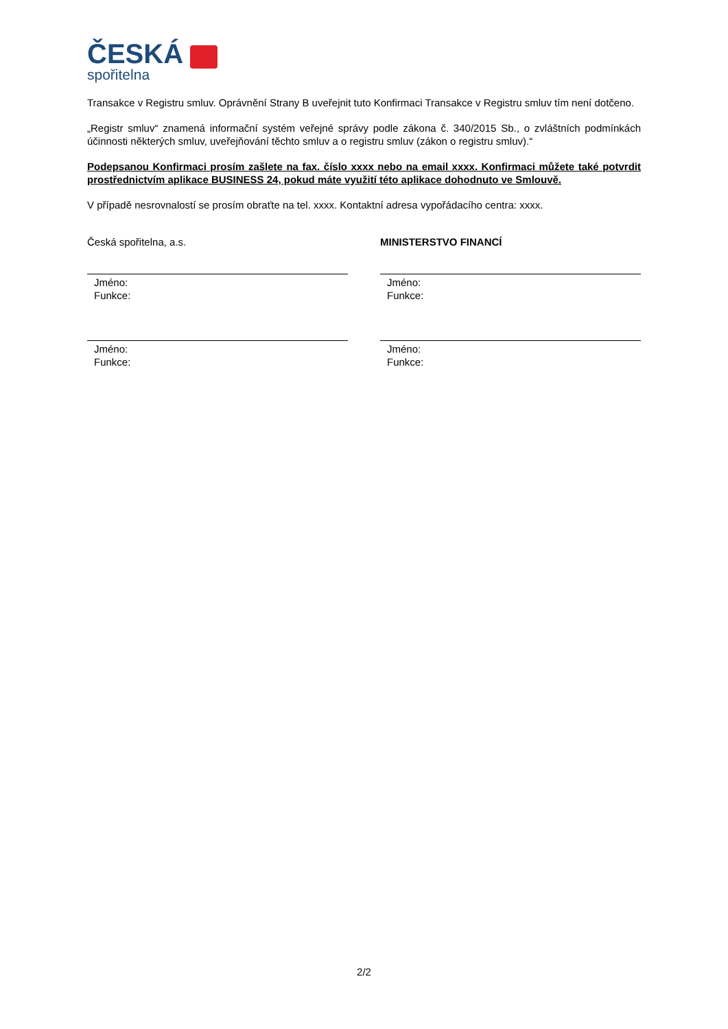ČESKÁ
spořitelna
Transakce v Registru smluv. Oprávnění Strany B uveřejnit tuto Konfirmaci Transakce v Registru smluv tím není dotčeno.
„Registr smluv“ znamená informační systém veřejné správy podle zákona č. 340/2015 Sb., o zvláštních podmínkách účinnosti některých smluv, uveřejňování těchto smluv a o registru smluv (zákon o registru smluv).“
Podepsanou Konfirmaci prosím zašlete na fax. číslo xxxx nebo na email xxxx. Konfirmaci můžete také potvrdit prostřednictvím aplikace BUSINESS 24, pokud máte využití této aplikace dohodnuto ve Smlouvě.
V případě nesrovnalostí se prosím obraťte na tel. xxxx. Kontaktní adresa vypořádacího centra: xxxx.
Česká spořitelna, a.s.
Jméno:
Funkce:
Jméno:
Funkce:
MINISTERSTVO FINANCÍ
Jméno:
Funkce:
Jméno:
Funkce:
2/2